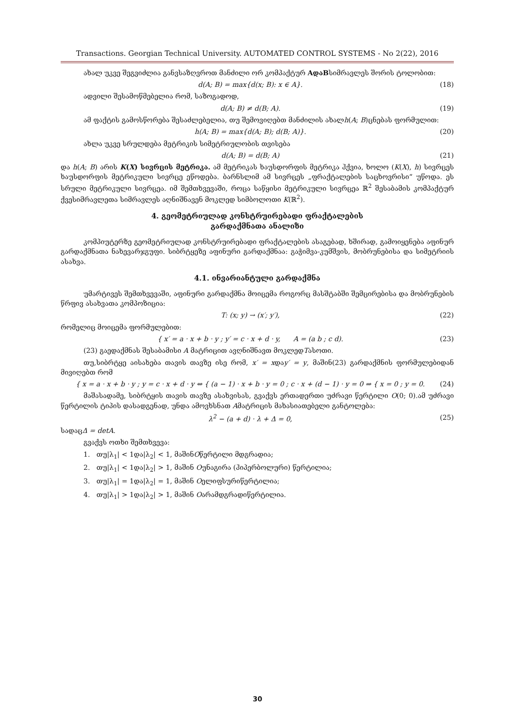Transactions. Georgian Technical University. AUTOMATED CONTROL SYSTEMS - No 2(22), 2016
ახალ უკვე შეგვიძლია განვსაზღვროთ მანძილი ორ კომპაქტურ AდაBსიმრავლეს შორის ტოლობით:
d(A; B) = max{d(x; B): x ∈ A}. (18)
ადვილი შესამოწმებელია რომ, საზოგადოდ,
d(A; B) ≠ d(B; A). (19)
ამ ფაქტის გამოსწორება შესაძლებელია, თუ შემოვიღებთ მანძილის ახალh(A; B)ცნებას ფორმულით:
h(A; B) = max{d(A; B); d(B; A)}. (20)
ახლა უკვე სრულდება მეტრიკის სიმეტრიულობის თვისება
d(A; B) = d(B; A) (21)
და h(A; B) არის K(X) სივრცის მეტრიკა. ამ მეტრიკას ხაუსდორფის მეტრიკა ჰქვია, ხოლო (K(X), h) სივრცეს ხაუსდორფის მეტრიკული სივრცე ეწოდება. ბარნსლიმ ამ სივრცეს „ფრაქტალების საცხოვრისი“ უწოდა. ეს სრული მეტრიკული სივრცეა. იმ შემთხვევაში, როცა საწყისი მეტრიკული სივრცეა ℝ<sup>2</sup> შესაბამის კომპაქტურ ქვესიმრავლეთა სიმრავლეს აღნიშნავენ მოკლედ სიმბოლოთი K(ℝ<sup>2</sup>).
4. გეომეტრიულად კონსტრუირებადი ფრაქტალების
გარდაქმნათა ანალიზი
კომპიუტერზე გეომეტრიულად კონსტრუირებადი ფრაქტალების ასაგებად, ხშირად, გამოიყენება აფინურ გარდაქმნათა ნახევარჯგუფი. სიბრტყეზე აფინური გარდაქმნაა: გაჭიმვა-კუმშვის, მობრუნებისა და სიმეტრიის ასახვა.
4.1. ინვარიანტული გარდაქმნა
უმარტივეს შემთხვევაში, აფინური გარდაქმნა მოიცემა როგორც მასშტაბში შემცირებისა და მობრუნების წრფივ ასახვათა კომპოზიცია:
T: (x; y) → (x′; y′), (22)
რომელიც მოიცემა ფორმულებით:
{ x′ = a · x + b · y ; y′ = c · x + d · y, A = (a b ; c d). (23)
(23) გაედაქმნას შესაბამისი A მატრიცით ავღნიშნავთ მოკლედTასოთი.
თუ,სიბრტყე აისახება თავის თავზე ისე რომ, x′ = xდაy′ = y, მაშინ(23) გარდაქმნის ფორმულებიდან მივიღებთ რომ
{ x = a · x + b · y ; y = c · x + d · y ⇔ { (a − 1) · x + b · y = 0 ; c · x + (d − 1) · y = 0 ⇒ { x = 0 ; y = 0. (24)
მაშასადამე, სიბრტყის თავის თავზე ასახვისას, გვაქვს ერთადერთი უძრავი წერტილი O(0; 0).ამ უძრავი წერტილის ტიპის დასადგენად, უნდა ამოვხსნათ Aმატრიცის მახასიათებელი განტოლება:
λ<sup>2</sup> − (a + d) · λ + Δ = 0, (25)
სადაცΔ = detA.
გვაქვს ოთხი შემთხვევა:
1. თუ|λ<sub>1</sub>| < 1და|λ<sub>2</sub>| < 1, მაშინOწერტილი მდგრადია;
2. თუ|λ<sub>1</sub>| < 1და|λ<sub>2</sub>| > 1, მაშინ Oუნაგირა (ჰიპერბოლური) წერტილია;
3. თუ|λ<sub>1</sub>| = 1და|λ<sub>2</sub>| = 1, მაშინ Oელიფსურიწერტილია;
4. თუ|λ<sub>1</sub>| > 1და|λ<sub>2</sub>| > 1, მაშინ Oარამდგრადიწერტილია.
30